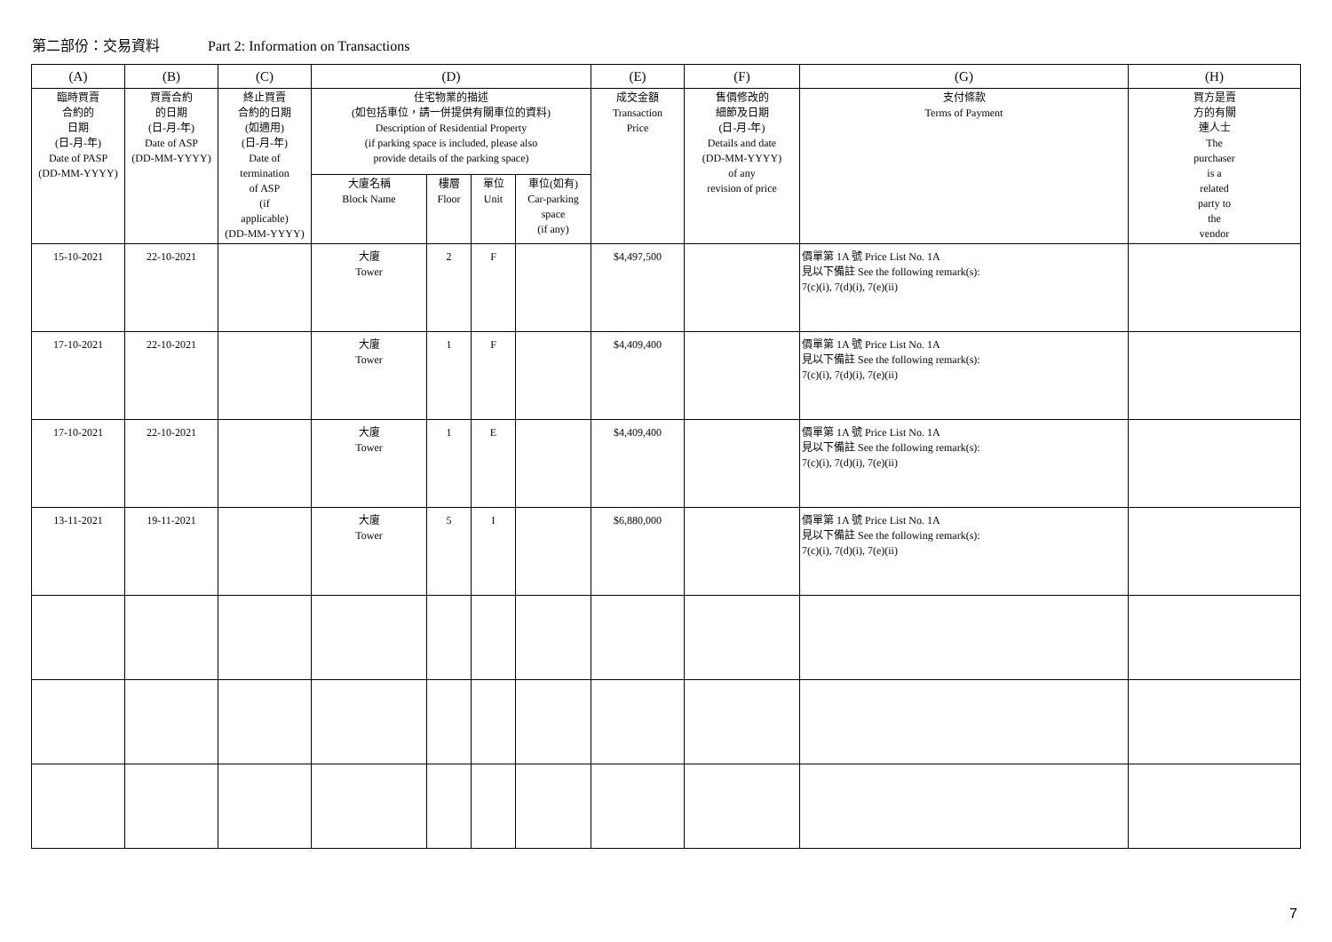第二部份：交易資料 Part 2: Information on Transactions
| (A) | (B) | (C) | (D) | | | | (E) | (F) | (G) | (H) |
| --- | --- | --- | --- | --- | --- | --- | --- | --- | --- | --- |
| 臨時買賣 合約的 日期 (日-月-年) Date of PASP (DD-MM-YYYY) | 買賣合約 的日期 (日-月-年) Date of ASP (DD-MM-YYYY) | 終止買賣 合約的日期 (如適用) (日-月-年) Date of termination of ASP (if applicable) (DD-MM-YYYY) | 住宅物業的描述 (如包括車位，請一併提供有關車位的資料) Description of Residential Property (if parking space is included, please also provide details of the parking space) | | | | 成交金額 Transaction Price | 售價修改的 細節及日期 (日-月-年) Details and date (DD-MM-YYYY) of any revision of price | 支付條款 Terms of Payment | 買方是賣 方的有關 連人士 The purchaser is a related party to the vendor |
| | | | 大廈名稱 Block Name | 樓層 Floor | 單位 Unit | 車位(如有) Car-parking space (if any) | | | | |
| 15-10-2021 | 22-10-2021 | | 大廈 Tower | 2 | F | | $4,497,500 | | 價單第 1A 號 Price List No. 1A 見以下備註 See the following remark(s): 7(c)(i), 7(d)(i), 7(e)(ii) | |
| 17-10-2021 | 22-10-2021 | | 大廈 Tower | 1 | F | | $4,409,400 | | 價單第 1A 號 Price List No. 1A 見以下備註 See the following remark(s): 7(c)(i), 7(d)(i), 7(e)(ii) | |
| 17-10-2021 | 22-10-2021 | | 大廈 Tower | 1 | E | | $4,409,400 | | 價單第 1A 號 Price List No. 1A 見以下備註 See the following remark(s): 7(c)(i), 7(d)(i), 7(e)(ii) | |
| 13-11-2021 | 19-11-2021 | | 大廈 Tower | 5 | I | | $6,880,000 | | 價單第 1A 號 Price List No. 1A 見以下備註 See the following remark(s): 7(c)(i), 7(d)(i), 7(e)(ii) | |
7